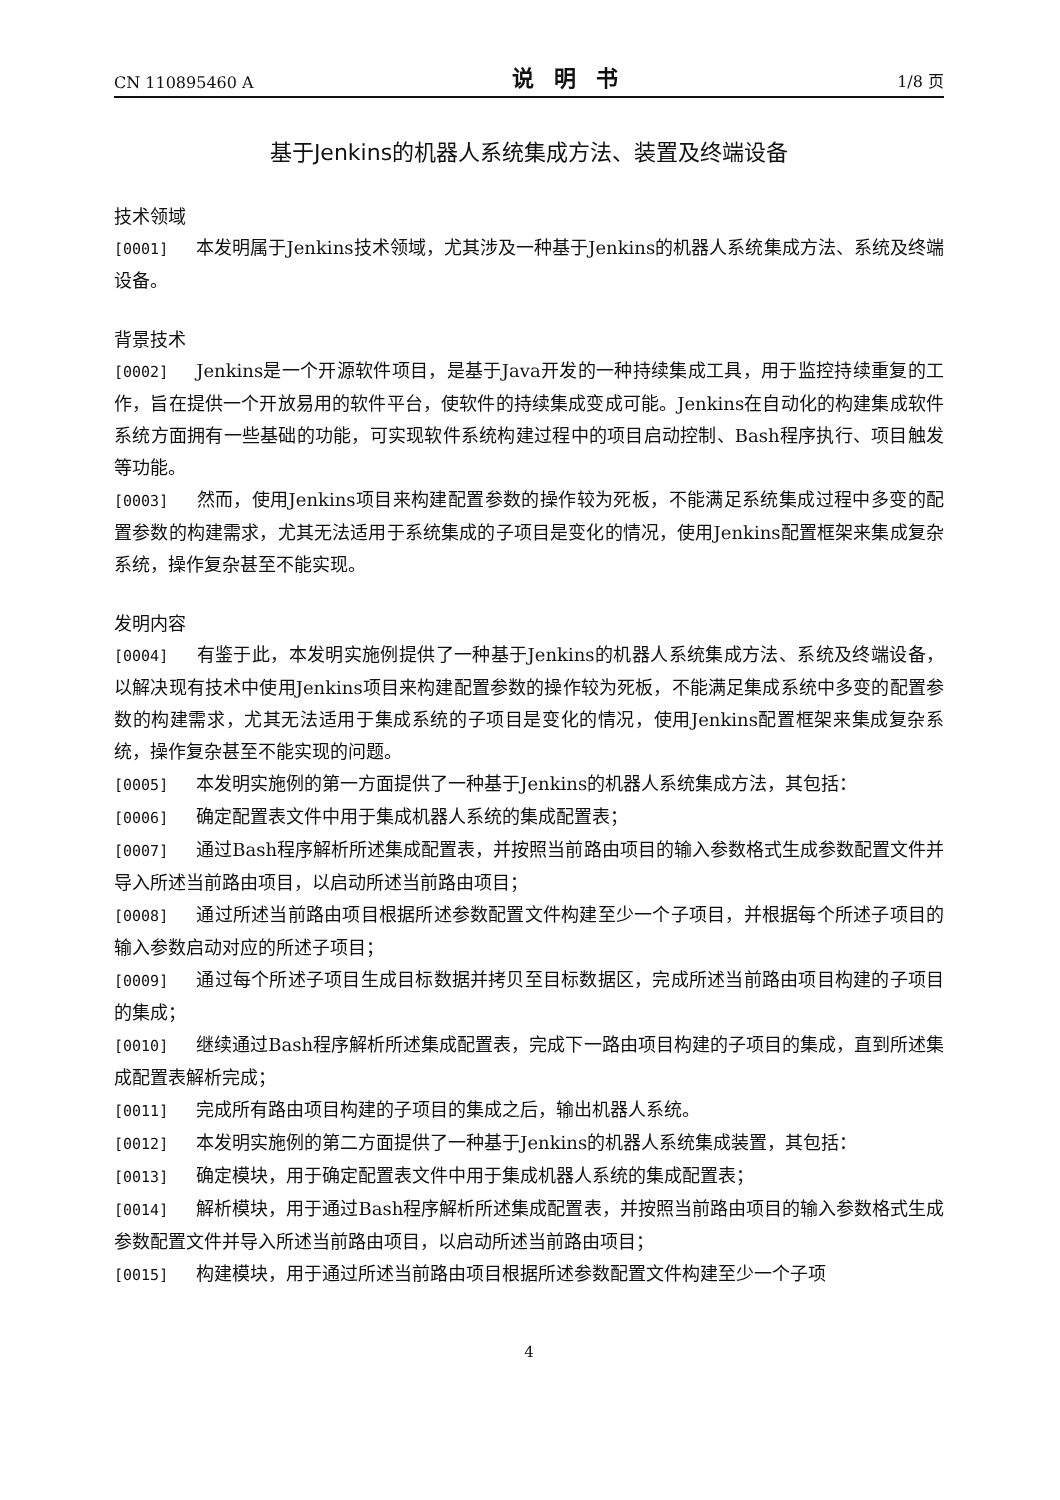CN 110895460 A 说明书 1/8 页
基于Jenkins的机器人系统集成方法、装置及终端设备
技术领域
[0001] 本发明属于Jenkins技术领域，尤其涉及一种基于Jenkins的机器人系统集成方法、系统及终端设备。
背景技术
[0002] Jenkins是一个开源软件项目，是基于Java开发的一种持续集成工具，用于监控持续重复的工作，旨在提供一个开放易用的软件平台，使软件的持续集成变成可能。Jenkins在自动化的构建集成软件系统方面拥有一些基础的功能，可实现软件系统构建过程中的项目启动控制、Bash程序执行、项目触发等功能。
[0003] 然而，使用Jenkins项目来构建配置参数的操作较为死板，不能满足系统集成过程中多变的配置参数的构建需求，尤其无法适用于系统集成的子项目是变化的情况，使用Jenkins配置框架来集成复杂系统，操作复杂甚至不能实现。
发明内容
[0004] 有鉴于此，本发明实施例提供了一种基于Jenkins的机器人系统集成方法、系统及终端设备，以解决现有技术中使用Jenkins项目来构建配置参数的操作较为死板，不能满足集成系统中多变的配置参数的构建需求，尤其无法适用于集成系统的子项目是变化的情况，使用Jenkins配置框架来集成复杂系统，操作复杂甚至不能实现的问题。
[0005] 本发明实施例的第一方面提供了一种基于Jenkins的机器人系统集成方法，其包括：
[0006] 确定配置表文件中用于集成机器人系统的集成配置表；
[0007] 通过Bash程序解析所述集成配置表，并按照当前路由项目的输入参数格式生成参数配置文件并导入所述当前路由项目，以启动所述当前路由项目；
[0008] 通过所述当前路由项目根据所述参数配置文件构建至少一个子项目，并根据每个所述子项目的输入参数启动对应的所述子项目；
[0009] 通过每个所述子项目生成目标数据并拷贝至目标数据区，完成所述当前路由项目构建的子项目的集成；
[0010] 继续通过Bash程序解析所述集成配置表，完成下一路由项目构建的子项目的集成，直到所述集成配置表解析完成；
[0011] 完成所有路由项目构建的子项目的集成之后，输出机器人系统。
[0012] 本发明实施例的第二方面提供了一种基于Jenkins的机器人系统集成装置，其包括：
[0013] 确定模块，用于确定配置表文件中用于集成机器人系统的集成配置表；
[0014] 解析模块，用于通过Bash程序解析所述集成配置表，并按照当前路由项目的输入参数格式生成参数配置文件并导入所述当前路由项目，以启动所述当前路由项目；
[0015] 构建模块，用于通过所述当前路由项目根据所述参数配置文件构建至少一个子项
4